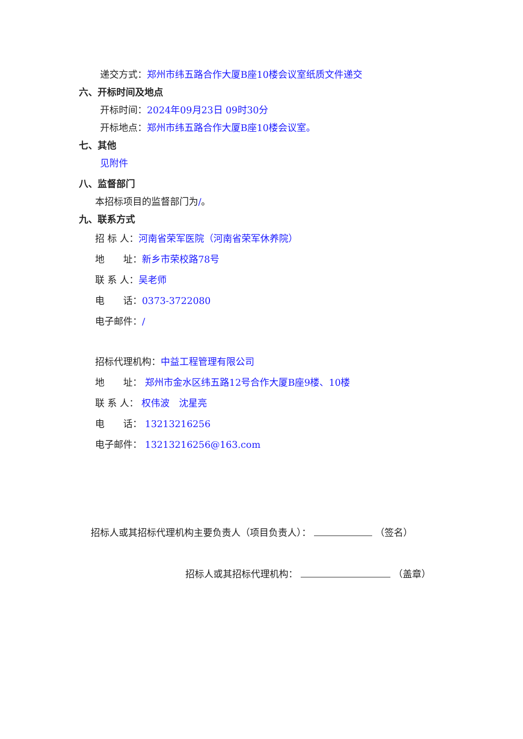递交方式：郑州市纬五路合作大厦B座10楼会议室纸质文件递交
六、开标时间及地点
开标时间：2024年09月23日 09时30分
开标地点：郑州市纬五路合作大厦B座10楼会议室。
七、其他
见附件
八、监督部门
本招标项目的监督部门为/。
九、联系方式
招 标 人：河南省荣军医院（河南省荣军休养院）
地　　址：新乡市荣校路78号
联 系 人：吴老师
电　　话：0373-3722080
电子邮件：/
招标代理机构：中益工程管理有限公司
地　　址： 郑州市金水区纬五路12号合作大厦B座9楼、10楼
联 系 人： 权伟波　沈星亮
电　　话： 13213216256
电子邮件： 13213216256@163.com
招标人或其招标代理机构主要负责人（项目负责人）： （签名）
招标人或其招标代理机构： （盖章）